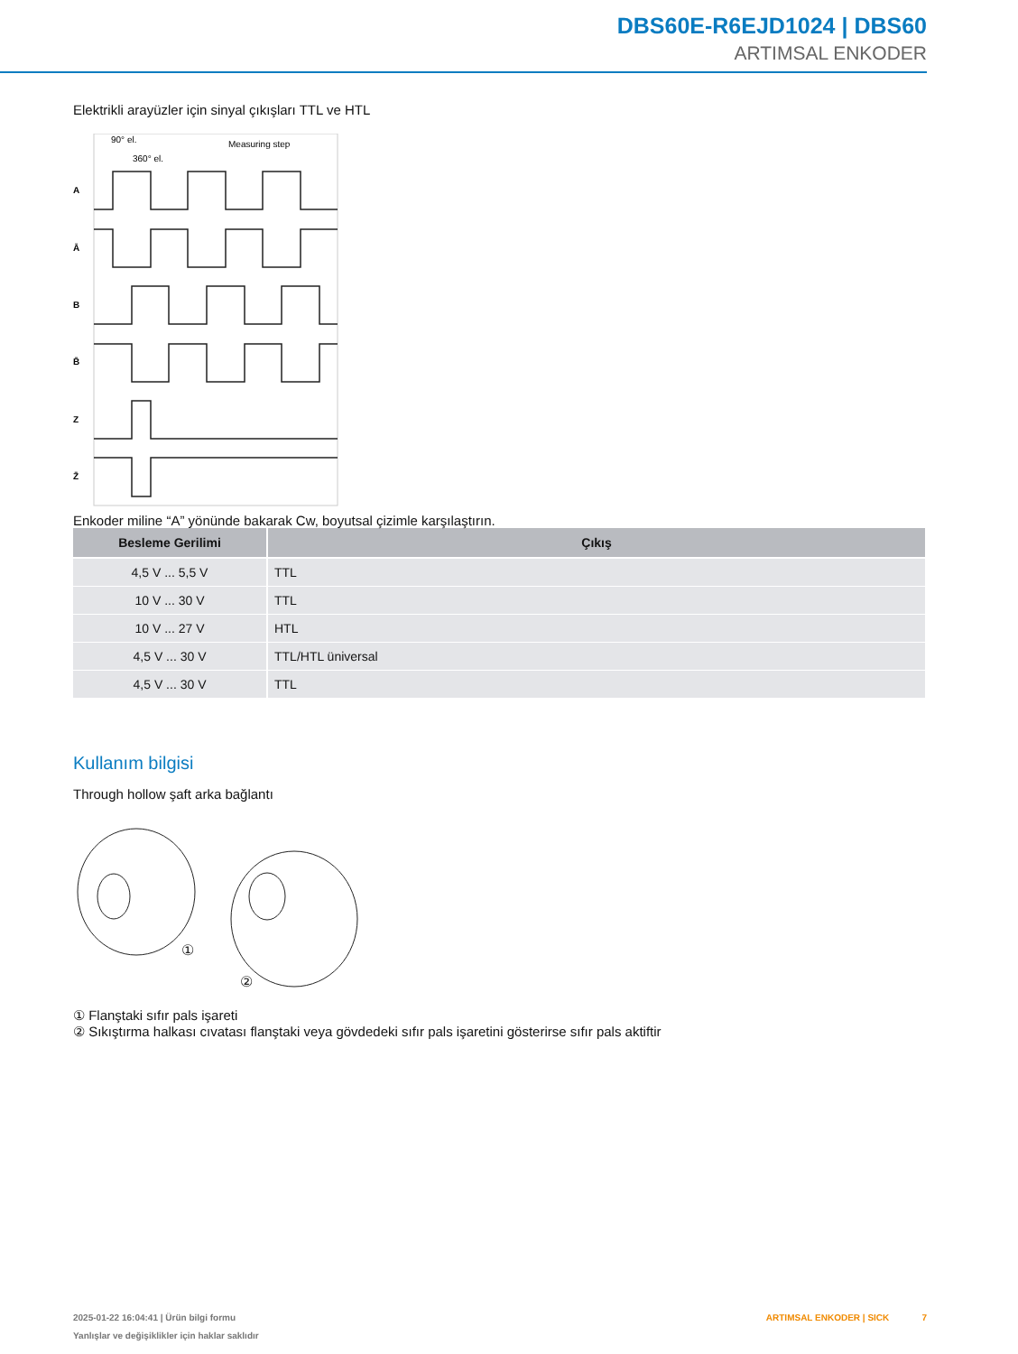DBS60E-R6EJD1024 | DBS60
ARTIMSAL ENKODER
Elektrikli arayüzler için sinyal çıkışları TTL ve HTL
90° el.
360° el.
Measuring step
A
Ā
B
B̄
Z
Z̄
Enkoder miline “A” yönünde bakarak Cw, boyutsal çizimle karşılaştırın.
| Besleme Gerilimi | Çıkış |
| --- | --- |
| 4,5 V ... 5,5 V | TTL |
| 10 V ... 30 V | TTL |
| 10 V ... 27 V | HTL |
| 4,5 V ... 30 V | TTL/HTL üniversal |
| 4,5 V ... 30 V | TTL |
Kullanım bilgisi
Through hollow şaft arka bağlantı
①
②
① Flanştaki sıfır pals işareti
② Sıkıştırma halkası cıvatası flanştaki veya gövdedeki sıfır pals işaretini gösterirse sıfır pals aktiftir
2025-01-22 16:04:41 | Ürün bilgi formu
Yanlışlar ve değişiklikler için haklar saklıdır
ARTIMSAL ENKODER | SICK 7